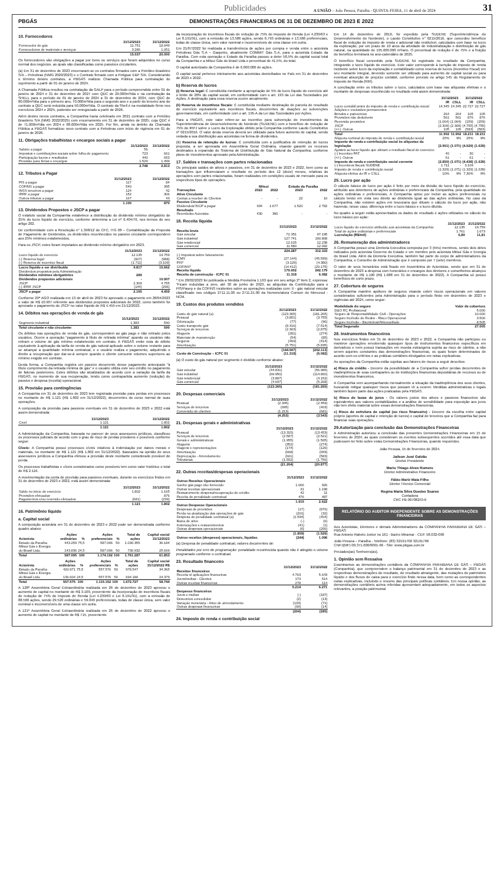Publicidades A UNIÃO – João Pessoa, Paraíba - QUINTA-FEIRA, 11 de abril de 2024 31
PBGÁS
DEMONSTRAÇÕES FINANCEIRAS DE 31 DE DEZEMBRO DE 2023 E 2022
10. Fornecedores
| | 31/12/2023 | 31/12/2022 |
| --- | --- | --- |
| Fornecedor de gás | 11.751 | 18.949 |
| Fornecedores de materiais e serviços | 3.286 | 1.051 |
| | 15.037 | 20.000 |
Os fornecedores são obrigações a pagar por bens ou serviços que foram adquiridos no curso normal dos negócios, as quais são classificadas como passivos circulantes.
(a) Em 31 de dezembro de 2023 encerraram-se os contratos firmados com a Petróleo Brasileiro S/A – Petrobras (NMG 2020/2023) e o Contrato firmado com a Potiguar E&P S/A. Considerando o término destes contratos, a PBGÁS realizou Chamada Pública para contratação do suprimento a partir de 01 de janeiro de 2024.
A Chamada Pública resultou na contratação da GALP para o período compreendido entre 01 de janeiro de 2024 e 31 de dezembro de 2027 com QDC de 20.000m³/dia e na contratação da SHELL para o período de 01 de janeiro de 2024 a 31 de dezembro de 2034, com QDC de 80.000m³/dia para o primeiro ano, 70.000m³/dia para o segundo ano e a partir do terceiro ano do contrato a QDC será reduzida para 50.000m³/dia. O contrato da Shell é na modalidade firme nos exercícios 2024 e 2025, podendo ser renegociado a partir de 2026.
Além destes novos contratos, a Companhia havia celebrado em 2021 contrato com a Petróleo Brasileiro S/A (NMG 2022/2025) com encerramento em 31 de dezembro de 2025, cuja QDC é de 71.000m³/dia em 2024 e 88.000m³/dia em 2025. Por fim, ainda no âmbito da Chamada Pública a PBGÁS formalizou novo contrato com a Petrobras com início de vigência em 01 de janeiro de 2026.
11. Obrigações trabalhistas e encargos sociais a pagar
| | 31/12/2023 | 31/12/2022 |
| --- | --- | --- |
| Salário a pagar | 56 | - |
| Impostos e contribuições sociais sobre folha de pagamento | 723 | 661 |
| Participação lucros e resultados | 440 | 653 |
| Provisão para férias e encargos | 1.529 | 1.499 |
| | 2.748 | 2.813 |
12. Tributos a Pagar
| | 31/12/2023 | 31/12/2022 |
| --- | --- | --- |
| PIS a pagar | 117 | 84 |
| COFINS a pagar | 540 | 395 |
| INSS terceiros a pagar | 124 | 42 |
| IRRF a pagar | 152 | 306 |
| Outros tributos a pagar | 167 | 43 |
| | 1.100 | 870 |
13. Dividendos Propostos e JSCP a pagar
O estatuto social da Companhia estabelece a distribuição do dividendo mínimo obrigatório de 25% do lucro líquido do exercício, conforme determina a Lei nº 6.404/76, nos termos do seu artigo 202.
De conformidade com a Resolução n° 1.398/12 do CFC, ITG 08 – Contabilização da Proposta de Pagamento de Dividendos, os dividendos reconhecidos no passivo circulante correspondem aos 25% mínimos estabelecidos.
Para os JSCP, estes foram imputados ao dividendo mínimo obrigatório em 2023.
| | 31/12/2023 | 31/12/2022 |
| --- | --- | --- |
| Lucro líquido do exercício | 12.135 | 19.759 |
| (-) Reserva legal | (607) | (988) |
| (-) Reserva de incentivo fiscal | (1.711) | (3.109) |
| Lucro líquido a ser distribuído | 9.817 | 15.662 |
| Dividendos propostos pela Administração | | |
| Dividendos mínimos obrigatórios | 289 | - |
| Dividendos propostos adicionais | - | 10.907 |
| JSCP | 2.309 | 4.755 |
| (-) IRRF JSCP | (144) | (296) |
| JSCP a pagar | 2.165 | 4.459 |
Conforme 29ª AGO realizada em 13 de abril de 2023 foi aprovado o pagamento em 28/04/2023 o valor de R$ 10.907 referente aos dividendos propostos adicionais de 2022, como também foi aprovado o pagamento do JSCP no valor líquido de R$ 4.459 em 21/12/2023.
14. Débitos nas operações de venda de gás
| | 31/12/2023 | 31/12/2022 |
| --- | --- | --- |
| Segmento industrial | 1.383 | 590 |
| Total circulante e não circulante: | 1.383 | 590 |
Os débitos nas operações de venda de gás, correspondem ao gás pago e não retirado pelos usuários. Ocorre a operação "pagamento à título de retirada mínima" quando os usuários não retiram o volume de gás mínimo estabelecido em contrato. A PBGÁS emite nota de débito equivalente à aplicação da tarifa de venda de gás natural aplicado sobre o volume restante para se alcançar a quantidade mínima contratual, e o usuário realiza o pagamento, adquirindo o direito a recuperação que dar-se-á sempre quando o cliente consumir volumes superiores ao mínimo exigido em contrato.
Desta forma, a Companhia registra um passivo decorrente desse pagamento antecipado "à título cumprimento da retirada mínima de gás" e o usuário utiliza este seu crédito no pagamento de faturas posteriores. Estes débitos são atualizados de acordo com a variação da tarifa da PBGÁS, no momento de sua recuperação, tendo como contrapartida aumento (redução) do passivo e despesa (receita) operacional.
15. Provisão para contingências
A Companhia em 31 de dezembro de 2023 tem registrada provisão para perdas em processos no montante de R$ 1.121 (R$ 1.802 em 31/12/2022), decorrentes do curso normal de suas operações.
A composição da provisão para passivos eventuais em 31 de dezembro de 2023 e 2022 está assim demonstrada:
| | 31/12/2023 | 31/12/2022 |
| --- | --- | --- |
| Cível | 1.121 | 1.802 |
| | 1.121 | 1.802 |
A Administração da Companhia, baseada no parecer de seus assessores jurídicos, classificou os processos judiciais de acordo com o grau de risco de perdas prováveis e possíveis conforme segue:
Cíveis: A Companhia possui processos cíveis relativos à indenização por danos morais e materiais, no montante de R$ 1.121 (R$ 1.802 em 31/12/2022). Baseados na opinião de seus assessores jurídicos a Companhia efetuou a provisão deste montante considerado provável de perda.
Os processos trabalhistas e cíveis considerados como possíveis tem como valor histórico o total de R$ 2.116.
A movimentação da conta de provisão para passivos eventuais, durante os exercícios findos em 31 de dezembro de 2023 e 2022, está assim demonstrada:
| | 31/12/2023 | 31/12/2022 |
| --- | --- | --- |
| Saldo no início do exercício | 1.802 | 1.165 |
| Provisões efetuadas | - | 876 |
| Pagamentos e/ou reversão efetuados | (681) | (239) |
| | 1.121 | 1.802 |
16. Patrimônio líquido
a. Capital social
A composição acionária em 31 de dezembro de 2023 e 2022 pode ser demonstrada conforme quadro abaixo:
| Acionista | Ações ordinárias | % | Ações preferenciais | % | Total de ações | Capital social 31/12/2023 |
| --- | --- | --- | --- | --- | --- | --- |
| Estado da Paraíba | 443.259 | 75,5 | 587.096 | 50 | 1.030.355 | 36.184 |
| Mitsui Gás e Energia do Brasil Ltda. | 143.836 | 24,5 | 587.096 | 50 | 730.932 | 25.669 |
| Total | 587.095 | 100 | 1.174.192 | 100 | 1.761.287 | 61.853 |
| Acionista | Ações ordinárias | % | Ações preferenciais | % | Total de ações | Capital social 31/12/2022 R$ |
| --- | --- | --- | --- | --- | --- | --- |
| Estado da Paraíba | 420.971 | 75,5 | 557.576 | 50 | 978.547 | 34.365 |
| Mitsui Gás e Energia do Brasil Ltda. | 136.604 | 24,5 | 557.576 | 50 | 694.180 | 24.379 |
| Total | 557.575 | 100 | 1.115.152 | 100 | 1.672.727 | 58.744 |
A 128ª Assembleia Geral Extraordinária realizada em 26 de dezembro de 2023 aprovou o aumento de capital no montante de R$ 3.109, proveniente da incorporação de incentivos fiscais de redução de 75% do Imposto de Renda (Lei 4.239/63 e Lei 8.191/91), com a emissão de 88.560 ações, sendo 29.520 ordinárias e 59.040 preferenciais, todas de classe única, sem valor nominal e inconversíveis de uma classe em outra.
A 121ª Assembleia Geral Extraordinária realizada em 26 de dezembro de 2022 aprovou o aumento de capital no montante de R$ 715, proveniente
da incorporação de incentivos fiscais de redução de 75% do Imposto de Renda (Lei 4.239/63 e Lei 8.191/91), com a emissão de 13.586 ações, sendo 6.793 ordinárias e 13.586 preferenciais, todas de classe única, sem valor nominal e inconversíveis de uma classe em outra.
Em 21/07/2022 foi realizada a transferência de ações por compra e venda entre o acionista Petrobras Gás S.A – Gaspetro, atualmente COMMIT Gás S.A, para o acionista Estado da Paraíba. Com esta operação o Estado da Paraíba passou a deter 58,5% do capital social total da Companhia e a Mitsui Gás do Brasil Ltda o percentual de 41,5%, do total.
O capital autorizado da Companhia é de 6.000.000 de ações.
O capital social pertence inteiramente aos acionistas domiciliados no País em 31 de dezembro de 2023 e 2022.
b) Reserva de lucros
(i) Reserva legal: É constituída mediante a apropriação de 5% do lucro líquido do exercício até o limite de 20% do capital social, em conformidade com o art. 193 da Lei das Sociedades por Ações. A destinação para essa reserva ocorre anualmente.
(ii) Reserva de incentivos fiscais: É constituída mediante destinação de parcela do resultado do exercício equivalente aos incentivos fiscais, decorrentes de doações ou subvenções governamentais, em conformidade com o art. 195-A da Lei das Sociedades por Ações.
Para a PBGÁS, este valor refere-se ao incentivo para subvenção de investimentos da Superintendência de Desenvolvimento do Nordeste (SUDENE) com o benefício de redução de 75% do IRPJ sobre o Lucro da Exploração obtido pela Companhia conforme Laudo Constitutivo nº 0215/2016. O valor desta reserva deverá ser utilizado para futuro aumento de capital, sendo vedada a sua distribuição aos acionistas na forma de dividendos.
(iii) Reserva de retenção de lucros: É constituída com a justificativa de retenção de lucros proposta, a ser aprovada em Assembleia Geral Ordinária, visando garantir os recursos destinados à expansão do Sistema de Distribuição de Gás Natural da Companhia, conforme plano de investimentos aprovado pela Administração.
17. Saldos e transações com partes relacionadas
Os principais saldos de ativos e passivos, em 31 de dezembro de 2023 e 2022, bem como as transações que influenciaram o resultado no período dos 12 (doze) meses, relativas às operações com partes relacionadas, foram realizados em condições usuais de mercado para os respectivos tipos de operações.
| | Mitsui | | Estado da Paraíba | |
| --- | --- | --- | --- | --- |
| Transações | 2023 | 2022 | 2023 | 2022 |
| Ativo Circulante | | | | |
| Contas a receber de Clientes | - | - | 22 | 10 |
| Passivo Circulante | | | | |
| Dividendos/JSCP a pagar | 934 | 1.677 | 1.520 | 2.782 |
| Resultado | | | | |
| Reembolso Acionista | 430 | 390 | - | - |
18. Receita líquida
| | 31/12/2023 | 31/12/2022 |
| --- | --- | --- |
| Receita bruta | | |
| Gás veicular | 72.351 | 97.195 |
| Gás industrial | 127.741 | 190.808 |
| Gás residencial | 12.615 | 12.238 |
| Gás comercial | 11.580 | 12.092 |
| | 224.287 | 312.333 |
| (-) Impostos sobre faturamento | | |
| ICMS | (27.144) | (45.599) |
| PIS* | (3.129) | (4.380) |
| COFINS* | (14.412) | (20.175) |
| Receita líquida | 179.602 | 242.179 |
| Receita de construção - ICPC 01 | 11.318 | 6.082 |
* Em 28/02/2023 foi publicada a Medida Provisória 1.163 que em seu artigo 2º item 2, expressa: "Ficam reduzidas a zero, até 30 de junho de 2023, as alíquotas da Contribuição para o PIS/Pasep e da COFINS incidentes sobre as operações realizadas com: II - gás natural veicular classificado nos códigos 2711.11.00 ou 2711.21.00 da Nomenclatura Comum do Mercosul - NCM.
19. Custos dos produtos vendidos
| | 31/12/2023 | 31/12/2022 |
| --- | --- | --- |
| Custo de gás natural (a) | (123.365) | (181.265) |
| Pessoal | (3.851) | (3.755) |
| Odorização | (77) | (96) |
| Custo transporte gás | (8.416) | (7.514) |
| Serviços de terceiros | (2.303) | (2.875) |
| Aluguéis | (281) | (274) |
| Materiais de manutenção | (54) | (85) |
| Seguros | (469) | (414) |
| Amortização | (5.751) | (5.835) |
| | (144.567) | (202.113) |
| Custo de Construção – ICPC 01 | (11.318) | (6.082) |
(a) O custo do gás natural por segmento é dividido conforme abaixo:
| | 31/12/2023 | 31/12/2022 |
| --- | --- | --- |
| Gás veicular | (44.831) | (56.985) |
| Gás industrial | (69.950) | (114.860) |
| Gás residencial | (3.887) | (4.152) |
| Gás comercial | (4.697) | (5.268) |
| | (123.365) | (181.265) |
20. Despesas comerciais
| | 31/12/2023 | 31/12/2022 |
| --- | --- | --- |
| Pessoal | (2.345) | (2.459) |
| Serviços de terceiros | (695) | (403) |
| Conversão de clientes | (1.213) | (681) |
| | (4.253) | (3.543) |
21. Despesas gerais e administrativas
| | 31/12/2023 | 31/12/2022 |
| --- | --- | --- |
| Pessoal | (13.315) | (13.453) |
| Serviços de terceiros | (2.587) | (2.521) |
| Gerais e administrativas | (1.955) | (1.505) |
| Aluguéis | (352) | (274) |
| Viagens e representações | (174) | (126) |
| Amortização | (668) | (659) |
| Depreciação - Arrendamento | (601) | (583) |
| Tributárias | (1.552) | (1.756) |
| | (21.204) | (20.877) |
22. Outras receitas/despesas operacionais
| | 31/12/2023 | 31/12/2022 |
| --- | --- | --- |
| Outras Receitas Operacionais | | |
| Ganho gás pago não fornecido | 1.066 | 926 |
| Outras receitas operacionais | 31 | 1.198 |
| Ressarcimento despesa/recuperação de crédito | 42 | 11 |
| Receita de penalidade contratual | 476 | 487 |
| | 1.615 | 2.622 |
| Outras Despesas Operacionais | | |
| Despesas de provisões | (17) | (876) |
| Perda na atualização das operações de gás | (201) | (32) |
| Despesa de penalidade contratual (a) | (1.594) | (404) |
| Baixa de ativo | (-) | (6) |
| Indenizações e ressarcimentos | (41) | (1) |
| Outras despesas operacionais | (6) | (206) |
| | (1.859) | (1.526) |
| Outras receitas (despesas) operacionais, líquidas. | (244) | 1.096 |
(a) Despesa de penalidade contratual, valores decorrentes de:
Penalidades por erro de programação: penalidade reconhecida quando não é atingido o volume programado conforme o contratual.
23. Resultado financeiro
| | 31/12/2023 | 31/12/2022 |
| --- | --- | --- |
| Receitas financeiras | | |
| Receita s/ aplicações financeiras | 4.763 | 5.643 |
| Juros/multas - Clientes | 173 | 514 |
| Outras receitas financeiras | 278 | 114 |
| | 5.214 | 6.271 |
| Despesas financeiras | | |
| Juros e multas | (-) | (187) |
| Descontos concedidos | (2) | (13) |
| Variação monetária - Ativo de arrendamento | (133) | (71) |
| Outras despesas financeiras | (69) | (14) |
| | (204) | (285) |
24. Imposto de renda e contribuição social
Em 14 de dezembro de 2016, foi expedido pela SUDENE (Superintendência do Desenvolvimento do Nordeste), o Laudo Constitutivo n° 0215/2016, que concedeu benefício fiscal de redução do imposto de renda e adicional não restituível, calculados com base no lucro da exploração, por um prazo de 10 anos da atividade de industrialização e distribuição de gás natural, na quantidade de 195.000.000 m³/ano. O percentual de redução é de 75% e a fruição do benefício terminará no ano-calendário de 2025.
O benefício fiscal concedido pela SUDENE foi registrado no resultado da Companhia, integrando o lucro líquido do exercício. Este valor corresponde à isenção do imposto de renda incidente sobre lucro da exploração e contabilizado como reserva de lucros (Incentivo Fiscal) em seu montante integral, devendo somente ser utilizado para aumento de capital social ou para eventual absorção de prejuízo contábil, conforme previsto no artigo 545 do Regulamento de Imposto de Renda (RIR).
A conciliação entre os tributos sobre o lucro, calculados com base nas alíquotas efetivas e o montante de despesas reconhecido no resultado está assim demonstrada:
| | 31/12/2023 | | 31/12/2022 | |
| --- | --- | --- | --- | --- |
| | IR | CSLL | IR | CSLL |
| Lucro contábil antes do imposto de renda e contribuição social | 14.345 | 14.345 | 22.727 | 22.727 |
| Adições e exclusões permanentes | | | | |
| Brindes e patrocínios | 264 | 264 | 105 | 105 |
| Provisões não dedutíveis | 561 | 561 | 876 | 876 |
| Reversão provisões | (1.064) | (1.064) | (159) | (159) |
| JSCP | (2.309) | (2.309) | (4.755) | (4.755) |
| (+/-). Outros | 105 | 105 | (583) | (583) |
| Total | 11.902 | 11.902 | 18.211 | 18.211 |
| Alíquota nominal do imposto de renda e contribuição social | 25% | 9% | 25% | 9% |
| Imposto de renda e contribuição social às alíquotas da legislação | (2.951) | (1.071) | (4.529) | (1.639) |
| Ajustes ao lucro líquido que afetam o resultado fiscal do exercício: | | | | |
| (-) Incentivo PAT | 40 | - | 30 | - |
| (+/-). Outros | 61 | - | 61 | - |
| Imposto de renda e contribuição social corrente | (2.850) | (1.071) | (4.438) | (1.639) |
| (-) Incentivos fiscais SUDENE | 1.711 | - | 3.109 | - |
| Imposto de renda e contribuição social | (1.329) | (1.071) | (1.329) | (1.639) |
| Alíquota efetiva do IR e CSLL | 10% | 9% | 7,30% | 9% |
25. Lucro por ação
O cálculo básico de lucro por ação é feito por meio da divisão do lucro líquido do exercício, atribuído aos detentores de ações ordinárias e preferenciais da Companhia, pela quantidade de ações ordinárias e preferenciais. A Companhia optou por incluir as ações preferenciais no cálculo tendo em vista seu direito ao dividendo igual ao das ações ordinárias. No caso da Companhia, não existem ações em tesouraria que diluam o cálculo do lucro por ação, não havendo, nesse caso, diferença entre o lucro básico e o lucro diluído.
No quadro a seguir estão apresentados os dados de resultado e ações utilizados no cálculo do lucro básico por ação:
| | 31/12/2023 | 31/12/2022 |
| --- | --- | --- |
| Lucro líquido do exercício atribuído aos acionistas da Companhia | 12.135 | 19.759 |
| Total de ações ordinárias e preferenciais | 1.761 | 1.673 |
| Lucro/ação (R$/mil) | 6,89 | 11,81 |
26. Remuneração dos administradores
A Companhia possui uma Diretoria Executiva composta por 3 (três) membros, sendo dois deles indicados pelo acionista Governo do Estado e um membro pelo acionista Mitsui Gás e Energia do Brasil Ltda. Além da Diretoria Executiva, também faz parte do corpo de administradores da Companhia, o Conselho de Administração que é composto por 7 (sete) membros.
O valor de seus honorários está fixado em Assembleia de Acionistas, sendo que em 31 de dezembro de 2023 a despesa com honorários e encargos dos diretores e conselheiros alcançou o montante de R$ 1.190 (R$ 1.088 em 31 de dezembro de 2022). A Companhia só possui benefícios de curto prazo.
27. Cobertura de seguros
A Companhia mantém apólices de seguros visando cobrir riscos operacionais em valores considerados suficientes pela Administração para o período findo em dezembro de 2023 e vigências até 2024, como segue:
| Modalidade do seguro | Valor de cobertura |
| --- | --- |
| D&O RC Profissional | 5.000 |
| Seguro de Responsabilidade Civil - Operações | 10.000 |
| Seguro Incêndio de Redes - Risco Operacional | 3.500 |
| Seguro Incêndio - Escritórios/Almoxarifado | 8.505 |
| Total Segurado | 27.005 |
28. Instrumentos financeiros
Nos exercícios findos em 31 de dezembro de 2023 e 2022, a Companhia não participou ou manteve operações envolvendo quaisquer tipos de instrumentos financeiros específicos em derivativos e nem possui transações em moeda estrangeira sujeita ao risco de câmbio, a não serem aqueles constantes das demonstrações financeiras, os quais foram determinados de acordo com os critérios e as práticas contábeis divulgados em notas explicativas.
As operações da Companhia estão sujeitas aos fatores de riscos a seguir descritos:
a) Risco de crédito - Decorre da possibilidade de a Companhia sofrer perdas decorrentes de inadimplência de suas contrapartes ou de instituições financeiras depositárias de recursos ou de investimentos financeiros.
A Companhia vem acompanhando mensalmente a situação da inadimplência dos seus clientes, buscando mitigar quaisquer riscos que possam vir a ocorrer. Medidas administrativas e legais também fazem parte das ações praticadas pela PBGÁS.
b) Risco de taxas de juros - Os valores justos dos ativos e passivos financeiros são equivalentes aos valores contabilizados e a análise de sensibilidade para exposição aos juros não tem efeito material sobre essas demonstrações financeiras.
c) Risco de estrutura de capital (ou risco financeiro) - Decorre da escolha entre capital próprio (aportes de capital e retenção de lucros) e capital de terceiros que a Companhia faz para financiar suas operações.
29.Autorização para conclusão das Demonstrações Financeiras
A Administração autorizou a conclusão das presentes Demonstrações Financeiras em 15 de fevereiro de 2024, as quais consideram os eventos subsequentes ocorridos até essa data que pudessem ter feito sobre estas Demonstrações Financeiras, quando requeridos.
João Pessoa, 15 de fevereiro de 2024.
Jailson José Galvão
Diretor Presidente
Mario Thiago Alves Romero
Diretor Administrativo Financeiro
Fábio Mariz Maia Filho
Diretor Técnico Comercial
Regina Maria Silva Guedes Soares
Contadora
CRC PB 007082/O-6
RELATÓRIO DO AUDITOR INDEPENDENTE SOBRE AS DEMONSTRAÇÕES FINANCEIRAS
Aos Acionistas, Diretores e demais Administradores da COMPANHIA PARAIBANA DE GÁS – PBGÁS
Rua Antonio Rabelo Junior no 161 - Bairro Miramar - CEP. 58.032-090
João Pessoa – Paraíba - Telefone: (83) 32191700 32191766
CNPJ(MF) 00.371.600/0001-66 - Site: www.pbgas.com.br
Prezados(as) Senhores(as),
1. Opinião sem Ressalva
Examinamos as demonstrações contábeis da COMPANHIA PARAIBANA DE GÁS – PBGÁS (Companhia), que compreendem o balanço patrimonial em 31 de dezembro de 2023 e as respectivas demonstrações do resultado, do resultado abrangente, das mutações do patrimônio líquido e dos fluxos de caixa para o exercício findo nessa data, bem como as correspondentes notas explicativas, incluindo o resumo das principais políticas contábeis. Em nossa opinião, as demonstrações contábeis acima referidas apresentam adequadamente, em todos os aspectos relevantes, a posição patrimonial